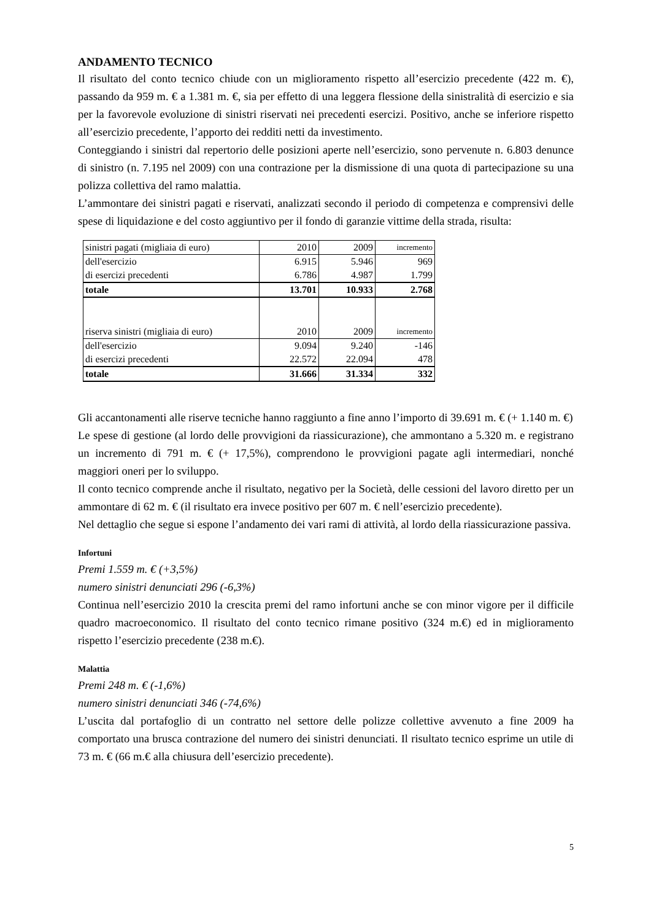ANDAMENTO TECNICO
Il risultato del conto tecnico chiude con un miglioramento rispetto all’esercizio precedente (422 m. €), passando da 959 m. € a 1.381 m. €, sia per effetto di una leggera flessione della sinistralità di esercizio e sia per la favorevole evoluzione di sinistri riservati nei precedenti esercizi. Positivo, anche se inferiore rispetto all’esercizio precedente, l’apporto dei redditi netti da investimento.
Conteggiando i sinistri dal repertorio delle posizioni aperte nell’esercizio, sono pervenute n. 6.803 denunce di sinistro (n. 7.195 nel 2009) con una contrazione per la dismissione di una quota di partecipazione su una polizza collettiva del ramo malattia.
L’ammontare dei sinistri pagati e riservati, analizzati secondo il periodo di competenza e comprensivi delle spese di liquidazione e del costo aggiuntivo per il fondo di garanzie vittime della strada, risulta:
| sinistri pagati (migliaia di euro) | 2010 | 2009 | incremento |
| dell'esercizio | 6.915 | 5.946 | 969 |
| di esercizi precedenti | 6.786 | 4.987 | 1.799 |
| totale | 13.701 | 10.933 | 2.768 |
| riserva sinistri (migliaia di euro) | 2010 | 2009 | incremento |
| dell'esercizio | 9.094 | 9.240 | -146 |
| di esercizi precedenti | 22.572 | 22.094 | 478 |
| totale | 31.666 | 31.334 | 332 |
Gli accantonamenti alle riserve tecniche hanno raggiunto a fine anno l’importo di 39.691 m. € (+ 1.140 m. €)
Le spese di gestione (al lordo delle provvigioni da riassicurazione), che ammontano a 5.320 m. e registrano un incremento di 791 m. € (+ 17,5%), comprendono le provvigioni pagate agli intermediari, nonché maggiori oneri per lo sviluppo.
Il conto tecnico comprende anche il risultato, negativo per la Società, delle cessioni del lavoro diretto per un ammontare di 62 m. € (il risultato era invece positivo per 607 m. € nell’esercizio precedente).
Nel dettaglio che segue si espone l’andamento dei vari rami di attività, al lordo della riassicurazione passiva.
Infortuni
Premi 1.559 m. € (+3,5%)
numero sinistri denunciati 296 (-6,3%)
Continua nell’esercizio 2010 la crescita premi del ramo infortuni anche se con minor vigore per il difficile quadro macroeconomico. Il risultato del conto tecnico rimane positivo (324 m.€) ed in miglioramento rispetto l’esercizio precedente (238 m.€).
Malattia
Premi 248 m. € (-1,6%)
numero sinistri denunciati 346 (-74,6%)
L’uscita dal portafoglio di un contratto nel settore delle polizze collettive avvenuto a fine 2009 ha comportato una brusca contrazione del numero dei sinistri denunciati. Il risultato tecnico esprime un utile di 73 m. € (66 m.€ alla chiusura dell’esercizio precedente).
5